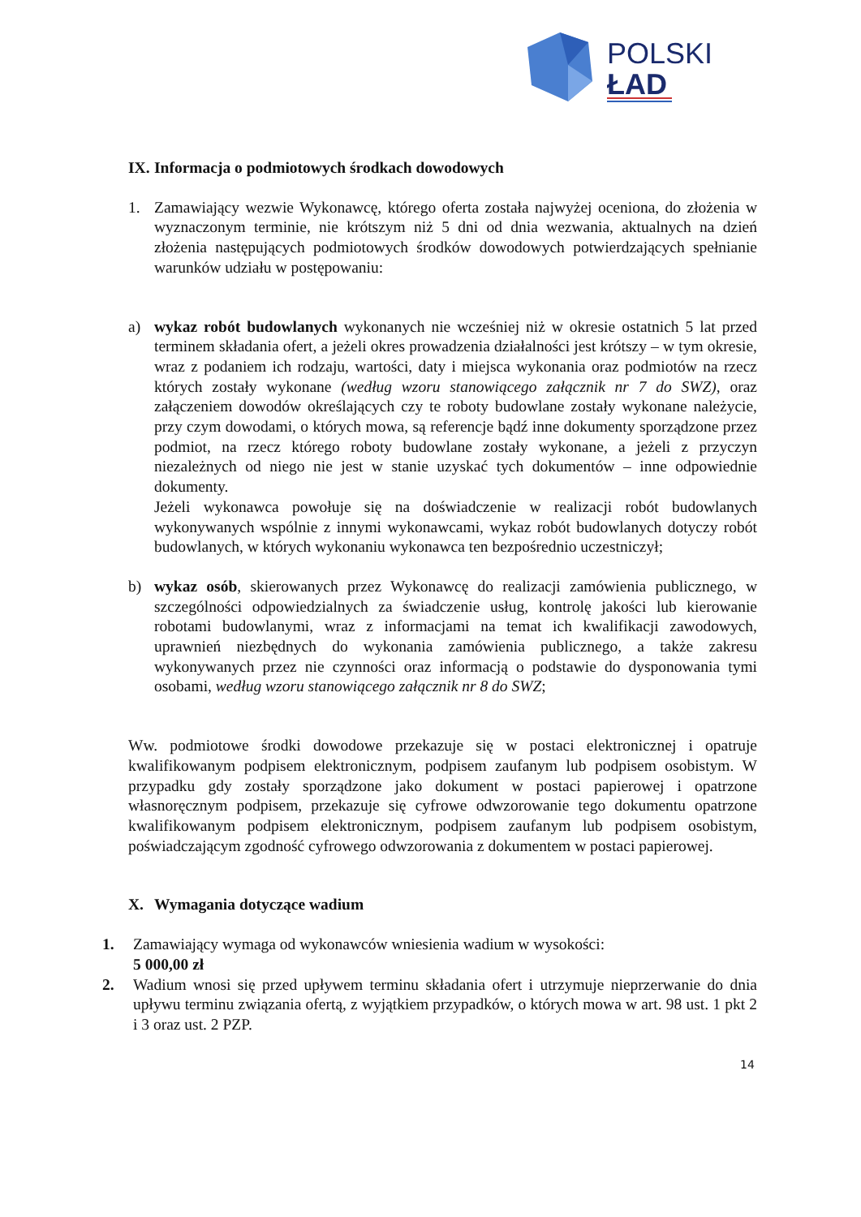POLSKI
ŁAD
IX. Informacja o podmiotowych środkach dowodowych
1. Zamawiający wezwie Wykonawcę, którego oferta została najwyżej oceniona, do złożenia w wyznaczonym terminie, nie krótszym niż 5 dni od dnia wezwania, aktualnych na dzień złożenia następujących podmiotowych środków dowodowych potwierdzających spełnianie warunków udziału w postępowaniu:
a) wykaz robót budowlanych wykonanych nie wcześniej niż w okresie ostatnich 5 lat przed terminem składania ofert, a jeżeli okres prowadzenia działalności jest krótszy – w tym okresie, wraz z podaniem ich rodzaju, wartości, daty i miejsca wykonania oraz podmiotów na rzecz których zostały wykonane (według wzoru stanowiącego załącznik nr 7 do SWZ), oraz załączeniem dowodów określających czy te roboty budowlane zostały wykonane należycie, przy czym dowodami, o których mowa, są referencje bądź inne dokumenty sporządzone przez podmiot, na rzecz którego roboty budowlane zostały wykonane, a jeżeli z przyczyn niezależnych od niego nie jest w stanie uzyskać tych dokumentów – inne odpowiednie dokumenty.
Jeżeli wykonawca powołuje się na doświadczenie w realizacji robót budowlanych wykonywanych wspólnie z innymi wykonawcami, wykaz robót budowlanych dotyczy robót budowlanych, w których wykonaniu wykonawca ten bezpośrednio uczestniczył;
b) wykaz osób, skierowanych przez Wykonawcę do realizacji zamówienia publicznego, w szczególności odpowiedzialnych za świadczenie usług, kontrolę jakości lub kierowanie robotami budowlanymi, wraz z informacjami na temat ich kwalifikacji zawodowych, uprawnień niezbędnych do wykonania zamówienia publicznego, a także zakresu wykonywanych przez nie czynności oraz informacją o podstawie do dysponowania tymi osobami, według wzoru stanowiącego załącznik nr 8 do SWZ;
Ww. podmiotowe środki dowodowe przekazuje się w postaci elektronicznej i opatruje kwalifikowanym podpisem elektronicznym, podpisem zaufanym lub podpisem osobistym. W przypadku gdy zostały sporządzone jako dokument w postaci papierowej i opatrzone własnoręcznym podpisem, przekazuje się cyfrowe odwzorowanie tego dokumentu opatrzone kwalifikowanym podpisem elektronicznym, podpisem zaufanym lub podpisem osobistym, poświadczającym zgodność cyfrowego odwzorowania z dokumentem w postaci papierowej.
X. Wymagania dotyczące wadium
1. Zamawiający wymaga od wykonawców wniesienia wadium w wysokości:
5 000,00 zł
2. Wadium wnosi się przed upływem terminu składania ofert i utrzymuje nieprzerwanie do dnia upływu terminu związania ofertą, z wyjątkiem przypadków, o których mowa w art. 98 ust. 1 pkt 2 i 3 oraz ust. 2 PZP.
14